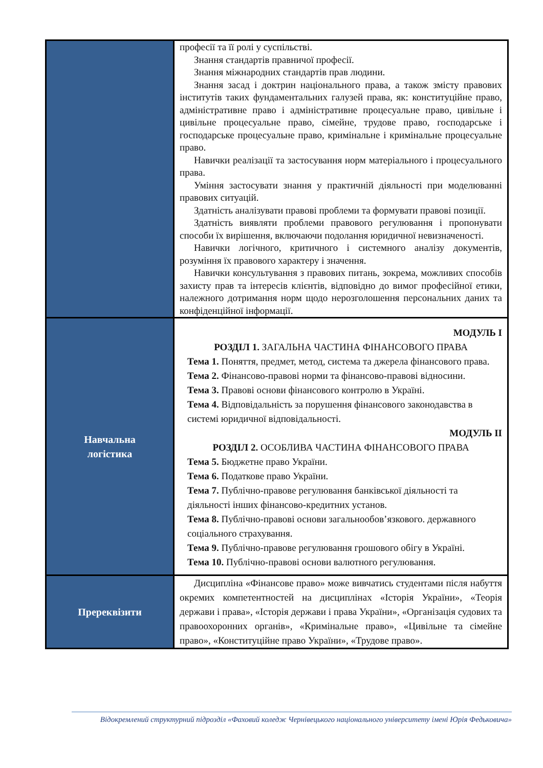| | професії та її ролі у суспільстві. Знання стандартів правничої професії. Знання міжнародних стандартів прав людини. Знання засад і доктрин національного права, а також змісту правових інститутів таких фундаментальних галузей права, як: конституційне право, адміністративне право і адміністративне процесуальне право, цивільне і цивільне процесуальне право, сімейне, трудове право, господарське і господарське процесуальне право, кримінальне і кримінальне процесуальне право. Навички реалізації та застосування норм матеріального і процесуального права. Уміння застосувати знання у практичній діяльності при моделюванні правових ситуацій. Здатність аналізувати правові проблеми та формувати правові позиції. Здатність виявляти проблеми правового регулювання і пропонувати способи їх вирішення, включаючи подолання юридичної невизначеності. Навички логічного, критичного і системного аналізу документів, розуміння їх правового характеру і значення. Навички консультування з правових питань, зокрема, можливих способів захисту прав та інтересів клієнтів, відповідно до вимог професійної етики, належного дотримання норм щодо нерозголошення персональних даних та конфіденційної інформації. |
| Навчальна логістика | МОДУЛЬ І РОЗДІЛ 1. ЗАГАЛЬНА ЧАСТИНА ФІНАНСОВОГО ПРАВА Тема 1. Поняття, предмет, метод, система та джерела фінансового права. Тема 2. Фінансово-правові норми та фінансово-правові відносини. Тема 3. Правові основи фінансового контролю в Україні. Тема 4. Відповідальність за порушення фінансового законодавства в системі юридичної відповідальності. МОДУЛЬ ІІ РОЗДІЛ 2. ОСОБЛИВА ЧАСТИНА ФІНАНСОВОГО ПРАВА Тема 5. Бюджетне право України. Тема 6. Податкове право України. Тема 7. Публічно-правове регулювання банківської діяльності та діяльності інших фінансово-кредитних установ. Тема 8. Публічно-правові основи загальнообов’язкового. державного соціального страхування. Тема 9. Публічно-правове регулювання грошового обігу в Україні. Тема 10. Публічно-правові основи валютного регулювання. |
| Пререквізити | Дисципліна «Фінансове право» може вивчатись студентами після набуття окремих компетентностей на дисциплінах «Історія України», «Теорія держави і права», «Історія держави і права України», «Організація судових та правоохоронних органів», «Кримінальне право», «Цивільне та сімейне право», «Конституційне право України», «Трудове право». |
Відокремлений структурний підрозділ «Фаховий коледж Чернівецького національного університету імені Юрія Федьковича»